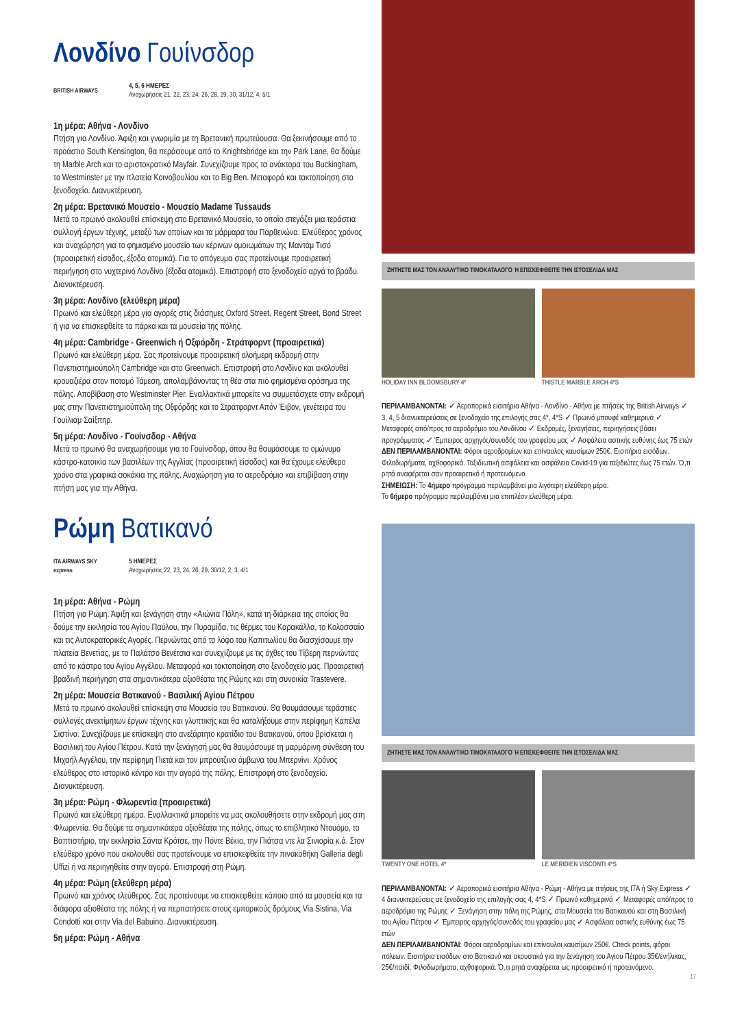Λονδίνο Γουίνσδορ
BRITISH AIRWAYS
4, 5, 6 ΗΜΕΡΕΣ
Αναχωρήσεις 21, 22, 23, 24, 26, 28, 29, 30, 31/12, 4, 5/1
1η μέρα: Αθήνα - Λονδίνο
Πτήση για Λονδίνο. Άφιξη και γνωριμία με τη Βρετανική πρωτεύουσα. Θα ξεκινήσουμε από το προάστιο South Kensington, θα περάσουμε από το Knightsbridge και την Park Lane, θα δούμε τη Marble Arch και το αριστοκρατικό Mayfair. Συνεχίζουμε προς τα ανάκτορα του Buckingham, το Westminster με την πλατεία Κοινοβουλίου και το Big Ben. Μεταφορά και τακτοποίηση στο ξενοδοχείο. Διανυκτέρευση.
2η μέρα: Βρετανικό Μουσείο - Μουσείο Madame Tussauds
Μετά το πρωινό ακολουθεί επίσκεψη στο Βρετανικό Μουσείο, το οποίο στεγάζει μια τεράστια συλλογή έργων τέχνης, μεταξύ των οποίων και τα μάρμαρα του Παρθενώνα. Ελεύθερος χρόνος και αναχώρηση για το φημισμένο μουσείο των κέρινων ομοιωμάτων της Μαντάμ Τισό (προαιρετική είσοδος, έξοδα ατομικά). Για το απόγευμα σας προτείνουμε προαιρετική περιήγηση στο νυχτερινό Λονδίνο (έξοδα ατομικά). Επιστροφή στο ξενοδοχείο αργά το βράδυ. Διανυκτέρευση.
3η μέρα: Λονδίνο (ελεύθερη μέρα)
Πρωινό και ελεύθερη μέρα για αγορές στις διάσημες Oxford Street, Regent Street, Bond Street ή για να επισκεφθείτε τα πάρκα και τα μουσεία της πόλης.
4η μέρα: Cambridge - Greenwich ή Οξφόρδη - Στράτφορντ (προαιρετικά)
Πρωινό και ελεύθερη μέρα. Σας προτείνουμε προαιρετική ολοήμερη εκδρομή στην Πανεπιστημιούπολη Cambridge και στο Greenwich. Επιστροφή στο Λονδίνο και ακολουθεί κρουαζιέρα στον ποταμό Τάμεση, απολαμβάνοντας τη θέα στα πιο φημισμένα ορόσημα της πόλης. Αποβίβαση στο Westminster Pier. Εναλλακτικά μπορείτε να συμμετάσχετε στην εκδρομή μας στην Πανεπιστημιούπολη της Οξφόρδης και το Στράτφορντ Απόν Έιβον, γενέτειρα του Γουίλιαμ Σαίξπηρ.
5η μέρα: Λονδίνο - Γουίνσδορ - Αθήνα
Μετά το πρωινό θα αναχωρήσουμε για το Γουίνσδορ, όπου θα θαυμάσουμε το ομώνυμο κάστρο-κατοικία των βασιλέων της Αγγλίας (προαιρετική είσοδος) και θα έχουμε ελεύθερο χρόνο στα γραφικά σοκάκια της πόλης. Αναχώρηση για το αεροδρόμιο και επιβίβαση στην πτήση μας για την Αθήνα.
ΖΗΤΗΣΤΕ ΜΑΣ ΤΟΝ ΑΝΑΛΥΤΙΚΟ ΤΙΜΟΚΑΤΑΛΟΓΟ Ή ΕΠΙΣΚΕΦΘΕΙΤΕ ΤΗΝ ΙΣΤΟΣΕΛΙΔΑ ΜΑΣ
HOLIDAY INN BLOOMSBURY 4* THISTLE MARBLE ARCH 4*S
ΠΕΡΙΛΑΜΒΑΝΟΝΤΑΙ: ✓ Αεροπορικά εισιτήρια Αθήνα - Λονδίνο - Αθήνα με πτήσεις της British Airways ✓ 3, 4, 5 διανυκτερεύσεις σε ξενοδοχείο της επιλογής σας 4*, 4*S ✓ Πρωινό μπουφέ καθημερινά ✓ Μεταφορές από/προς το αεροδρόμιο του Λονδίνου ✓ Εκδρομές, ξεναγήσεις, περιηγήσεις βάσει προγράμματος ✓ Έμπειρος αρχηγός/συνοδός του γραφείου μας ✓ Ασφάλεια αστικής ευθύνης έως 75 ετών
ΔΕΝ ΠΕΡΙΛΑΜΒΑΝΟΝΤΑΙ: Φόροι αεροδρομίων και επίναυλος καυσίμων 250€. Εισιτήρια εισόδων. Φιλοδωρήματα, αχθοφορικά. Ταξιδιωτική ασφάλεια και ασφάλεια Covid-19 για ταξιδιώτες έως 75 ετών. Ό,τι ρητά αναφέρεται σαν προαιρετικό ή προτεινόμενο.
ΣΗΜΕΙΩΣΗ: Το 4ήμερο πρόγραμμα περιλαμβάνει μια λιγότερη ελεύθερη μέρα.
Το 6ήμερο πρόγραμμα περιλαμβάνει μια επιπλέον ελεύθερη μέρα.
Ρώμη Βατικανό
ITA AIRWAYS SKY express
5 ΗΜΕΡΕΣ
Αναχωρήσεις 22, 23, 24, 26, 29, 30/12, 2, 3, 4/1
1η μέρα: Αθήνα - Ρώμη
Πτήση για Ρώμη. Άφιξη και ξενάγηση στην «Αιώνια Πόλη», κατά τη διάρκεια της οποίας θα δούμε την εκκλησία του Αγίου Παύλου, την Πυραμίδα, τις θέρμες του Καρακάλλα, το Κολοσσαίο και τις Αυτοκρατορικές Αγορές. Περνώντας από το λόφο του Καπιτωλίου θα διασχίσουμε την πλατεία Βενετίας, με το Παλάτσο Βενέτσια και συνεχίζουμε με τις όχθες του Τίβερη περνώντας από το κάστρο του Αγίου Αγγέλου. Μεταφορά και τακτοποίηση στο ξενοδοχείο μας. Προαιρετική βραδινή περιήγηση στα σημαντικότερα αξιοθέατα της Ρώμης και στη συνοικία Trastevere.
2η μέρα: Μουσεία Βατικανού - Βασιλική Αγίου Πέτρου
Μετά το πρωινό ακολουθεί επίσκεψη στα Μουσεία του Βατικανού. Θα θαυμάσουμε τεράστιες συλλογές ανεκτίμητων έργων τέχνης και γλυπτικής και θα καταλήξουμε στην περίφημη Καπέλα Σιστίνα. Συνεχίζουμε με επίσκεψη στο ανεξάρτητο κρατίδιο του Βατικανού, όπου βρίσκεται η Βασιλική του Αγίου Πέτρου. Κατά την ξενάγησή μας θα θαυμάσουμε τη μαρμάρινη σύνθεση του Μιχαήλ Αγγέλου, την περίφημη Πιετά και τον μπρούτζινο άμβωνα του Μπερνίνι. Χρόνος ελεύθερος στο ιστορικό κέντρο και την αγορά της πόλης. Επιστροφή στο ξενοδοχείο. Διανυκτέρευση.
3η μέρα: Ρώμη - Φλωρεντία (προαιρετικά)
Πρωινό και ελεύθερη ημέρα. Εναλλακτικά μπορείτε να μας ακολουθήσετε στην εκδρομή μας στη Φλωρεντία. Θα δούμε τα σημαντικότερα αξιοθέατα της πόλης, όπως το επιβλητικό Ντουόμο, το Βαπτιστήριο, την εκκλησία Σάντα Κρότσε, την Πόντε Βέκιο, την Πιάτσα ντε λα Σινιορία κ.ά. Στον ελεύθερο χρόνο που ακολουθεί σας προτείνουμε να επισκεφθείτε την πινακοθήκη Galleria degli Uffizi ή να περιηγηθείτε στην αγορά. Επιστροφή στη Ρώμη.
4η μέρα: Ρώμη (ελεύθερη μέρα)
Πρωινό και χρόνος ελεύθερος. Σας προτείνουμε να επισκεφθείτε κάποιο από τα μουσεία και τα διάφορα αξιοθέατα της πόλης ή να περπατήσετε στους εμπορικούς δρόμους Via Sistina, Via Condotti και στην Via del Babuino. Διανυκτέρευση.
5η μέρα: Ρώμη - Αθήνα
ΖΗΤΗΣΤΕ ΜΑΣ ΤΟΝ ΑΝΑΛΥΤΙΚΟ ΤΙΜΟΚΑΤΑΛΟΓΟ Ή ΕΠΙΣΚΕΦΘΕΙΤΕ ΤΗΝ ΙΣΤΟΣΕΛΙΔΑ ΜΑΣ
TWENTY ONE HOTEL 4* LE MERIDIEN VISCONTI 4*S
ΠΕΡΙΛΑΜΒΑΝΟΝΤΑΙ: ✓ Αεροπορικά εισιτήρια Αθήνα - Ρώμη - Αθήνα με πτήσεις της ITA ή Sky Express ✓ 4 διανυκτερεύσεις σε ξενοδοχείο της επιλογής σας 4, 4*S ✓ Πρωινό καθημερινά ✓ Μεταφορές από/προς το αεροδρόμιο της Ρώμης ✓ Ξενάγηση στην πόλη της Ρώμης, στα Μουσεία του Βατικανού και στη Βασιλική του Αγίου Πέτρου ✓ Έμπειρος αρχηγός/συνοδός του γραφείου μας ✓ Ασφάλεια αστικής ευθύνης έως 75 ετών
ΔΕΝ ΠΕΡΙΛΑΜΒΑΝΟΝΤΑΙ: Φόροι αεροδρομίων και επίναυλοι καυσίμων 250€. Check points, φόροι πόλεων. Εισιτήρια εισόδων στο Βατικανό και ακουστικά για την ξενάγηση του Αγίου Πέτρου 35€/ενήλικας, 25€/παιδί. Φιλοδωρήματα, αχθοφορικά. Ό,τι ρητά αναφέρεται ως προαιρετικό ή προτεινόμενο.
17